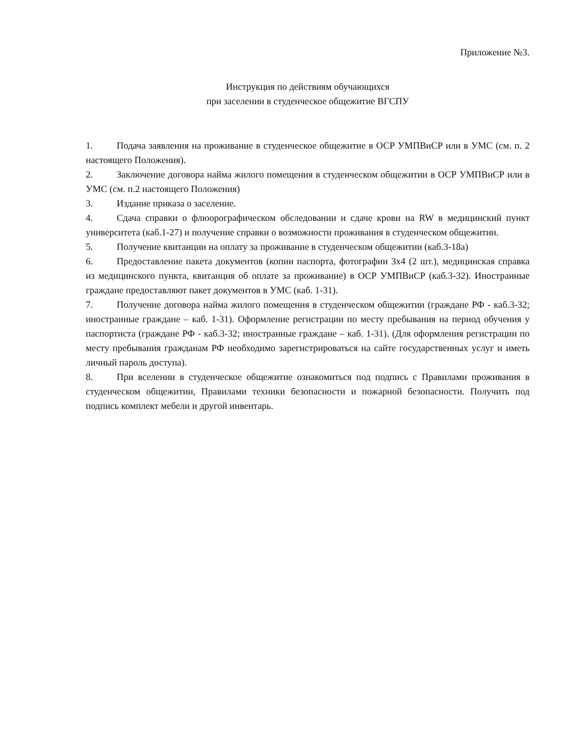Приложение №3.
Инструкция по действиям обучающихся
при заселении в студенческое общежитие ВГСПУ
1. Подача заявления на проживание в студенческое общежитие в ОСР УМПВиСР или в УМС (см. п. 2 настоящего Положения).
2. Заключение договора найма жилого помещения в студенческом общежитии в ОСР УМПВиСР или в УМС (см. п.2 настоящего Положения)
3. Издание приказа о заселение.
4. Сдача справки о флюорографическом обследовании и сдаче крови на RW в медицинский пункт университета (каб.1-27) и получение справки о возможности проживания в студенческом общежитии.
5. Получение квитанции на оплату за проживание в студенческом общежитии (каб.3-18а)
6. Предоставление пакета документов (копии паспорта, фотографии 3х4 (2 шт.), медицинская справка из медицинского пункта, квитанция об оплате за проживание) в ОСР УМПВиСР (каб.3-32). Иностранные граждане предоставляют пакет документов в УМС (каб. 1-31).
7. Получение договора найма жилого помещения в студенческом общежитии (граждане РФ - каб.3-32; иностранные граждане – каб. 1-31). Оформление регистрации по месту пребывания на период обучения у паспортиста (граждане РФ - каб.3-32; иностранные граждане – каб. 1-31). (Для оформления регистрации по месту пребывания гражданам РФ необходимо зарегистрироваться на сайте государственных услуг и иметь личный пароль доступа).
8. При вселении в студенческое общежитие ознакомиться под подпись с Правилами проживания в студенческом общежитии, Правилами техники безопасности и пожарной безопасности. Получить под подпись комплект мебели и другой инвентарь.